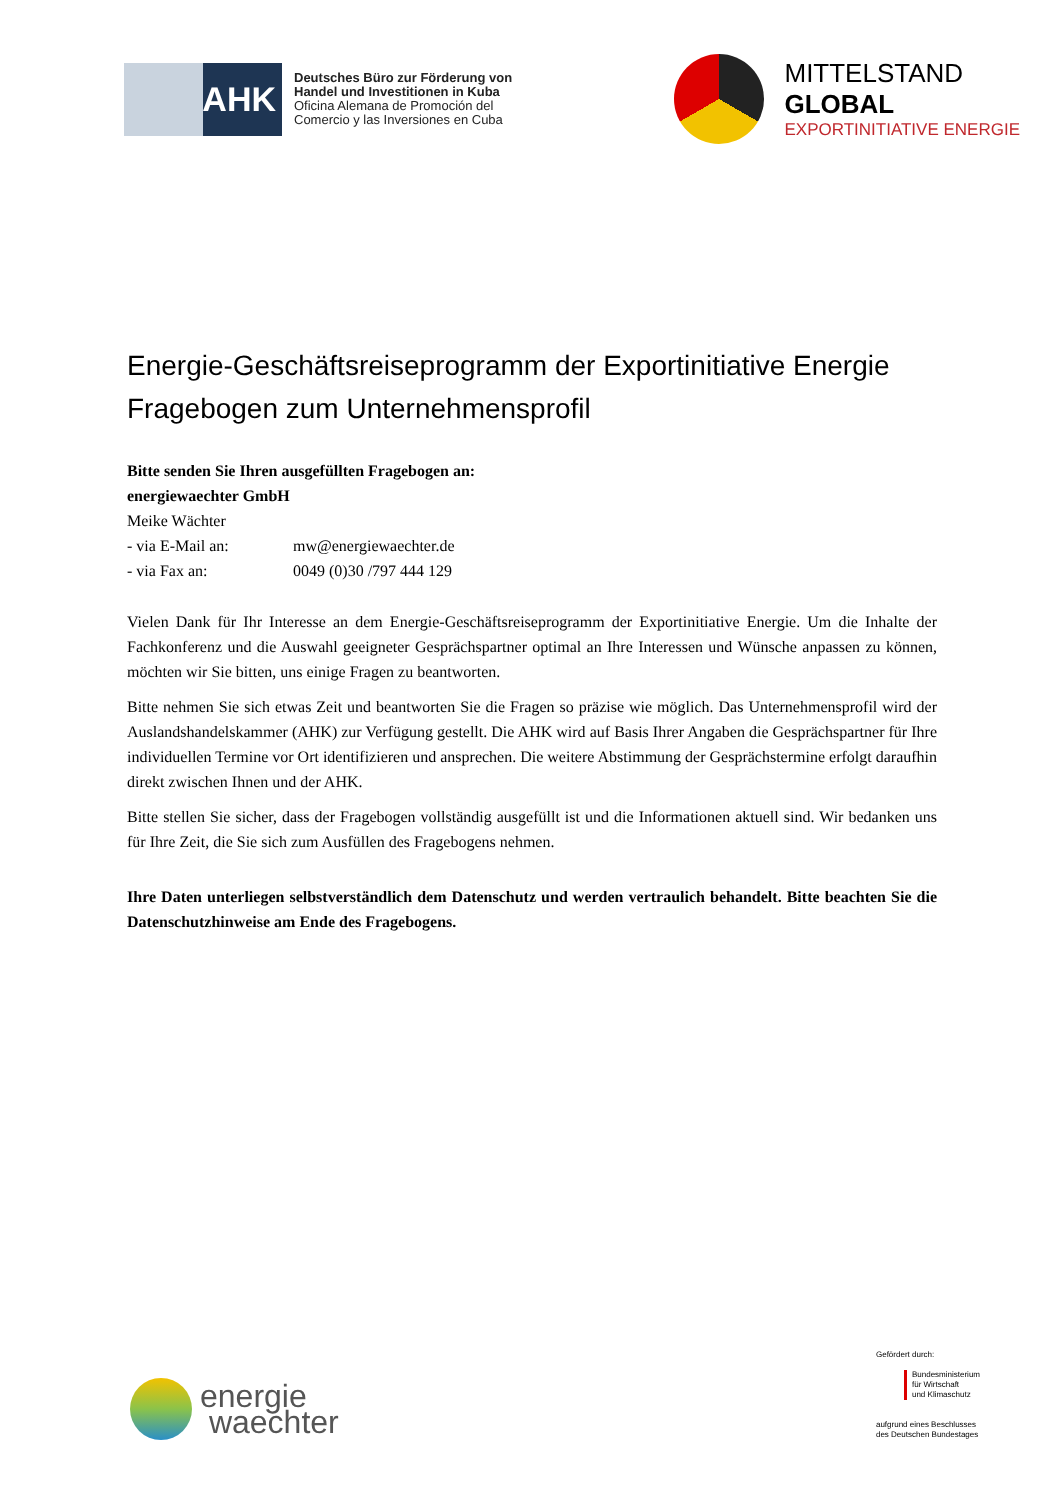AHK
Deutsches Büro zur Förderung von
Handel und Investitionen in Kuba
Oficina Alemana de Promoción del
Comercio y las Inversiones en Cuba
MITTELSTAND
GLOBAL
EXPORTINITIATIVE ENERGIE
Energie-Geschäftsreiseprogramm der Exportinitiative Energie
Fragebogen zum Unternehmensprofil
Bitte senden Sie Ihren ausgefüllten Fragebogen an:
energiewaechter GmbH
Meike Wächter
- via E-Mail an: mw@energiewaechter.de
- via Fax an: 0049 (0)30 /797 444 129
Vielen Dank für Ihr Interesse an dem Energie-Geschäftsreiseprogramm der Exportinitiative Energie. Um die Inhalte der Fachkonferenz und die Auswahl geeigneter Gesprächspartner optimal an Ihre Interessen und Wünsche anpassen zu können, möchten wir Sie bitten, uns einige Fragen zu beantworten.
Bitte nehmen Sie sich etwas Zeit und beantworten Sie die Fragen so präzise wie möglich. Das Unternehmensprofil wird der Auslandshandelskammer (AHK) zur Verfügung gestellt. Die AHK wird auf Basis Ihrer Angaben die Gesprächspartner für Ihre individuellen Termine vor Ort identifizieren und ansprechen. Die weitere Abstimmung der Gesprächstermine erfolgt daraufhin direkt zwischen Ihnen und der AHK.
Bitte stellen Sie sicher, dass der Fragebogen vollständig ausgefüllt ist und die Informationen aktuell sind. Wir bedanken uns für Ihre Zeit, die Sie sich zum Ausfüllen des Fragebogens nehmen.
Ihre Daten unterliegen selbstverständlich dem Datenschutz und werden vertraulich behandelt. Bitte beachten Sie die Datenschutzhinweise am Ende des Fragebogens.
energie
waechter
Gefördert durch:
Bundesministerium
für Wirtschaft
und Klimaschutz
aufgrund eines Beschlusses
des Deutschen Bundestages